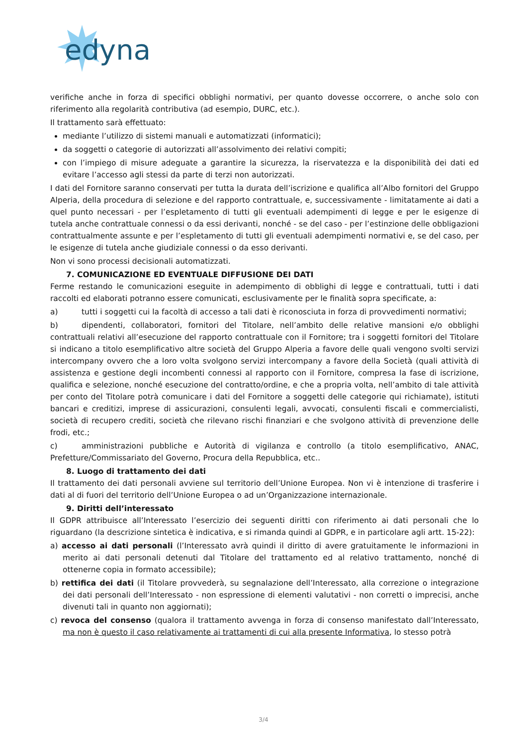edyna
verifiche anche in forza di specifici obblighi normativi, per quanto dovesse occorrere, o anche solo con riferimento alla regolarità contributiva (ad esempio, DURC, etc.).
Il trattamento sarà effettuato:
mediante l’utilizzo di sistemi manuali e automatizzati (informatici);
da soggetti o categorie di autorizzati all’assolvimento dei relativi compiti;
con l’impiego di misure adeguate a garantire la sicurezza, la riservatezza e la disponibilità dei dati ed evitare l’accesso agli stessi da parte di terzi non autorizzati.
I dati del Fornitore saranno conservati per tutta la durata dell’iscrizione e qualifica all’Albo fornitori del Gruppo Alperia, della procedura di selezione e del rapporto contrattuale, e, successivamente - limitatamente ai dati a quel punto necessari - per l’espletamento di tutti gli eventuali adempimenti di legge e per le esigenze di tutela anche contrattuale connessi o da essi derivanti, nonché - se del caso - per l’estinzione delle obbligazioni contrattualmente assunte e per l’espletamento di tutti gli eventuali adempimenti normativi e, se del caso, per le esigenze di tutela anche giudiziale connessi o da esso derivanti.
Non vi sono processi decisionali automatizzati.
7. COMUNICAZIONE ED EVENTUALE DIFFUSIONE DEI DATI
Ferme restando le comunicazioni eseguite in adempimento di obblighi di legge e contrattuali, tutti i dati raccolti ed elaborati potranno essere comunicati, esclusivamente per le finalità sopra specificate, a:
a) tutti i soggetti cui la facoltà di accesso a tali dati è riconosciuta in forza di provvedimenti normativi;
b) dipendenti, collaboratori, fornitori del Titolare, nell’ambito delle relative mansioni e/o obblighi contrattuali relativi all’esecuzione del rapporto contrattuale con il Fornitore; tra i soggetti fornitori del Titolare si indicano a titolo esemplificativo altre società del Gruppo Alperia a favore delle quali vengono svolti servizi intercompany ovvero che a loro volta svolgono servizi intercompany a favore della Società (quali attività di assistenza e gestione degli incombenti connessi al rapporto con il Fornitore, compresa la fase di iscrizione, qualifica e selezione, nonché esecuzione del contratto/ordine, e che a propria volta, nell’ambito di tale attività per conto del Titolare potrà comunicare i dati del Fornitore a soggetti delle categorie qui richiamate), istituti bancari e creditizi, imprese di assicurazioni, consulenti legali, avvocati, consulenti fiscali e commercialisti, società di recupero crediti, società che rilevano rischi finanziari e che svolgono attività di prevenzione delle frodi, etc.;
c) amministrazioni pubbliche e Autorità di vigilanza e controllo (a titolo esemplificativo, ANAC, Prefetture/Commissariato del Governo, Procura della Repubblica, etc..
8. Luogo di trattamento dei dati
Il trattamento dei dati personali avviene sul territorio dell’Unione Europea. Non vi è intenzione di trasferire i dati al di fuori del territorio dell’Unione Europea o ad un’Organizzazione internazionale.
9. Diritti dell’interessato
Il GDPR attribuisce all’Interessato l’esercizio dei seguenti diritti con riferimento ai dati personali che lo riguardano (la descrizione sintetica è indicativa, e si rimanda quindi al GDPR, e in particolare agli artt. 15-22):
a) accesso ai dati personali (l’Interessato avrà quindi il diritto di avere gratuitamente le informazioni in merito ai dati personali detenuti dal Titolare del trattamento ed al relativo trattamento, nonché di ottenerne copia in formato accessibile);
b) rettifica dei dati (il Titolare provvederà, su segnalazione dell’Interessato, alla correzione o integrazione dei dati personali dell’Interessato - non espressione di elementi valutativi - non corretti o imprecisi, anche divenuti tali in quanto non aggiornati);
c) revoca del consenso (qualora il trattamento avvenga in forza di consenso manifestato dall’Interessato, ma non è questo il caso relativamente ai trattamenti di cui alla presente Informativa, lo stesso potrà
3/4